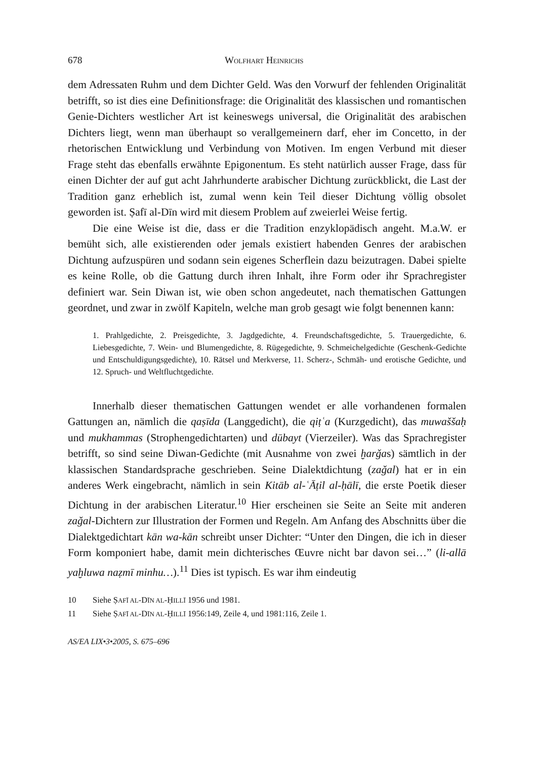678 WOLFHART HEINRICHS
dem Adressaten Ruhm und dem Dichter Geld. Was den Vorwurf der fehlenden Originalität betrifft, so ist dies eine Definitionsfrage: die Originalität des klassischen und romantischen Genie-Dichters westlicher Art ist keineswegs universal, die Originalität des arabischen Dichters liegt, wenn man überhaupt so verallgemeinern darf, eher im Concetto, in der rhetorischen Entwicklung und Verbindung von Motiven. Im engen Verbund mit dieser Frage steht das ebenfalls erwähnte Epigonentum. Es steht natürlich ausser Frage, dass für einen Dichter der auf gut acht Jahrhunderte arabischer Dichtung zurückblickt, die Last der Tradition ganz erheblich ist, zumal wenn kein Teil dieser Dichtung völlig obsolet geworden ist. Ṣafī al-Dīn wird mit diesem Problem auf zweierlei Weise fertig.
Die eine Weise ist die, dass er die Tradition enzyklopädisch angeht. M.a.W. er bemüht sich, alle existierenden oder jemals existiert habenden Genres der arabischen Dichtung aufzuspüren und sodann sein eigenes Scherflein dazu beizutragen. Dabei spielte es keine Rolle, ob die Gattung durch ihren Inhalt, ihre Form oder ihr Sprachregister definiert war. Sein Diwan ist, wie oben schon angedeutet, nach thematischen Gattungen geordnet, und zwar in zwölf Kapiteln, welche man grob gesagt wie folgt benennen kann:
1. Prahlgedichte, 2. Preisgedichte, 3. Jagdgedichte, 4. Freundschaftsgedichte, 5. Trauergedichte, 6. Liebesgedichte, 7. Wein- und Blumengedichte, 8. Rügegedichte, 9. Schmeichelgedichte (Geschenk-Gedichte und Entschuldigungsgedichte), 10. Rätsel und Merkverse, 11. Scherz-, Schmäh- und erotische Gedichte, und 12. Spruch- und Weltfluchtgedichte.
Innerhalb dieser thematischen Gattungen wendet er alle vorhandenen formalen Gattungen an, nämlich die qaṣīda (Langgedicht), die qiṭʿa (Kurzgedicht), das muwaššaḥ und mukhammas (Strophengedichtarten) und dūbayt (Vierzeiler). Was das Sprachregister betrifft, so sind seine Diwan-Gedichte (mit Ausnahme von zwei ḫarǧas) sämtlich in der klassischen Standardsprache geschrieben. Seine Dialektdichtung (zaǧal) hat er in ein anderes Werk eingebracht, nämlich in sein Kitāb al-ʿĀṭil al-ḥālī, die erste Poetik dieser Dichtung in der arabischen Literatur.<sup>10</sup> Hier erscheinen sie Seite an Seite mit anderen zaǧal-Dichtern zur Illustration der Formen und Regeln. Am Anfang des Abschnitts über die Dialektgedichtart kān wa-kān schreibt unser Dichter: “Unter den Dingen, die ich in dieser Form komponiert habe, damit mein dichterisches Œuvre nicht bar davon sei…” (li-allā yaḫluwa naẓmī minhu…).<sup>11</sup> Dies ist typisch. Es war ihm eindeutig
10 Siehe ṢAFĪ AL-DĪN AL-ḤILLĪ 1956 und 1981.
11 Siehe ṢAFĪ AL-DĪN AL-ḤILLĪ 1956:149, Zeile 4, und 1981:116, Zeile 1.
AS/EA LIX•3•2005, S. 675–696